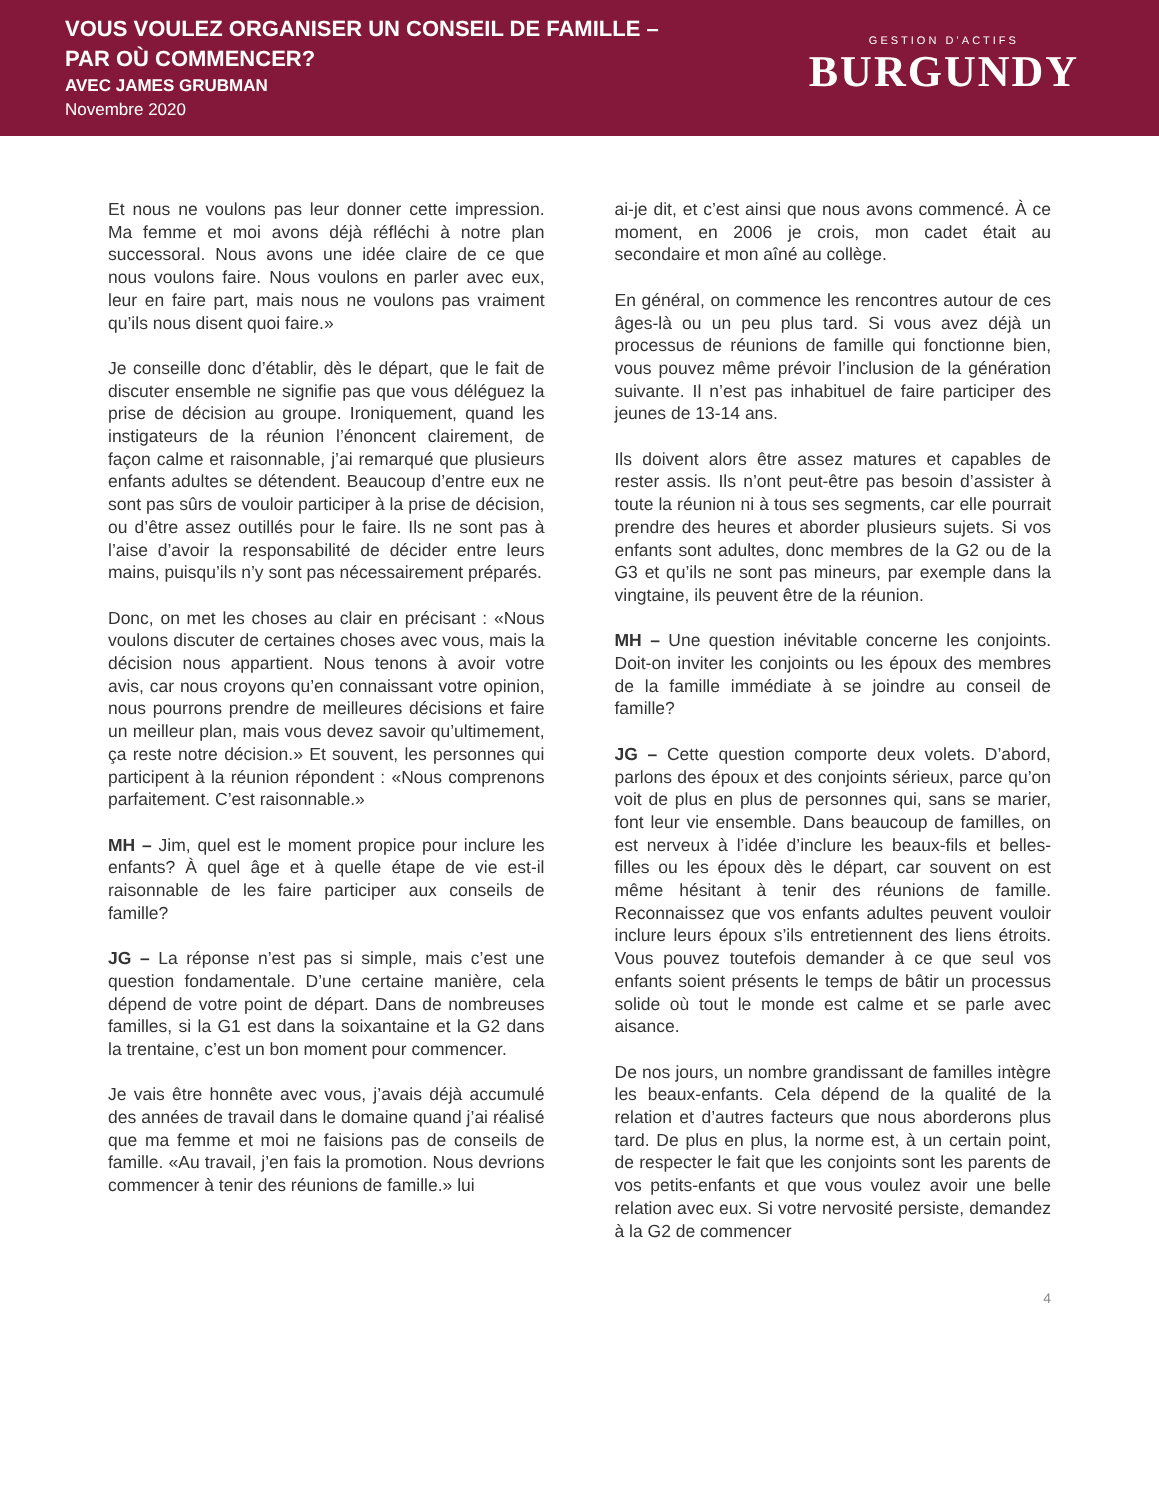VOUS VOULEZ ORGANISER UN CONSEIL DE FAMILLE –
PAR OÙ COMMENCER?
AVEC JAMES GRUBMAN
Novembre 2020
GESTION D’ACTIFS
BURGUNDY
Et nous ne voulons pas leur donner cette impression. Ma femme et moi avons déjà réfléchi à notre plan successoral. Nous avons une idée claire de ce que nous voulons faire. Nous voulons en parler avec eux, leur en faire part, mais nous ne voulons pas vraiment qu’ils nous disent quoi faire.»
Je conseille donc d’établir, dès le départ, que le fait de discuter ensemble ne signifie pas que vous déléguez la prise de décision au groupe. Ironiquement, quand les instigateurs de la réunion l’énoncent clairement, de façon calme et raisonnable, j’ai remarqué que plusieurs enfants adultes se détendent. Beaucoup d’entre eux ne sont pas sûrs de vouloir participer à la prise de décision, ou d’être assez outillés pour le faire. Ils ne sont pas à l’aise d’avoir la responsabilité de décider entre leurs mains, puisqu’ils n’y sont pas nécessairement préparés.
Donc, on met les choses au clair en précisant : «Nous voulons discuter de certaines choses avec vous, mais la décision nous appartient. Nous tenons à avoir votre avis, car nous croyons qu’en connaissant votre opinion, nous pourrons prendre de meilleures décisions et faire un meilleur plan, mais vous devez savoir qu’ultimement, ça reste notre décision.» Et souvent, les personnes qui participent à la réunion répondent : «Nous comprenons parfaitement. C’est raisonnable.»
MH – Jim, quel est le moment propice pour inclure les enfants? À quel âge et à quelle étape de vie est-il raisonnable de les faire participer aux conseils de famille?
JG – La réponse n’est pas si simple, mais c’est une question fondamentale. D’une certaine manière, cela dépend de votre point de départ. Dans de nombreuses familles, si la G1 est dans la soixantaine et la G2 dans la trentaine, c’est un bon moment pour commencer.
Je vais être honnête avec vous, j’avais déjà accumulé des années de travail dans le domaine quand j’ai réalisé que ma femme et moi ne faisions pas de conseils de famille. «Au travail, j’en fais la promotion. Nous devrions commencer à tenir des réunions de famille.» lui
ai-je dit, et c’est ainsi que nous avons commencé. À ce moment, en 2006 je crois, mon cadet était au secondaire et mon aîné au collège.
En général, on commence les rencontres autour de ces âges-là ou un peu plus tard. Si vous avez déjà un processus de réunions de famille qui fonctionne bien, vous pouvez même prévoir l’inclusion de la génération suivante. Il n’est pas inhabituel de faire participer des jeunes de 13-14 ans.
Ils doivent alors être assez matures et capables de rester assis. Ils n’ont peut-être pas besoin d’assister à toute la réunion ni à tous ses segments, car elle pourrait prendre des heures et aborder plusieurs sujets. Si vos enfants sont adultes, donc membres de la G2 ou de la G3 et qu’ils ne sont pas mineurs, par exemple dans la vingtaine, ils peuvent être de la réunion.
MH – Une question inévitable concerne les conjoints. Doit-on inviter les conjoints ou les époux des membres de la famille immédiate à se joindre au conseil de famille?
JG – Cette question comporte deux volets. D’abord, parlons des époux et des conjoints sérieux, parce qu’on voit de plus en plus de personnes qui, sans se marier, font leur vie ensemble. Dans beaucoup de familles, on est nerveux à l’idée d’inclure les beaux-fils et belles-filles ou les époux dès le départ, car souvent on est même hésitant à tenir des réunions de famille. Reconnaissez que vos enfants adultes peuvent vouloir inclure leurs époux s’ils entretiennent des liens étroits. Vous pouvez toutefois demander à ce que seul vos enfants soient présents le temps de bâtir un processus solide où tout le monde est calme et se parle avec aisance.
De nos jours, un nombre grandissant de familles intègre les beaux-enfants. Cela dépend de la qualité de la relation et d’autres facteurs que nous aborderons plus tard. De plus en plus, la norme est, à un certain point, de respecter le fait que les conjoints sont les parents de vos petits-enfants et que vous voulez avoir une belle relation avec eux. Si votre nervosité persiste, demandez à la G2 de commencer
4